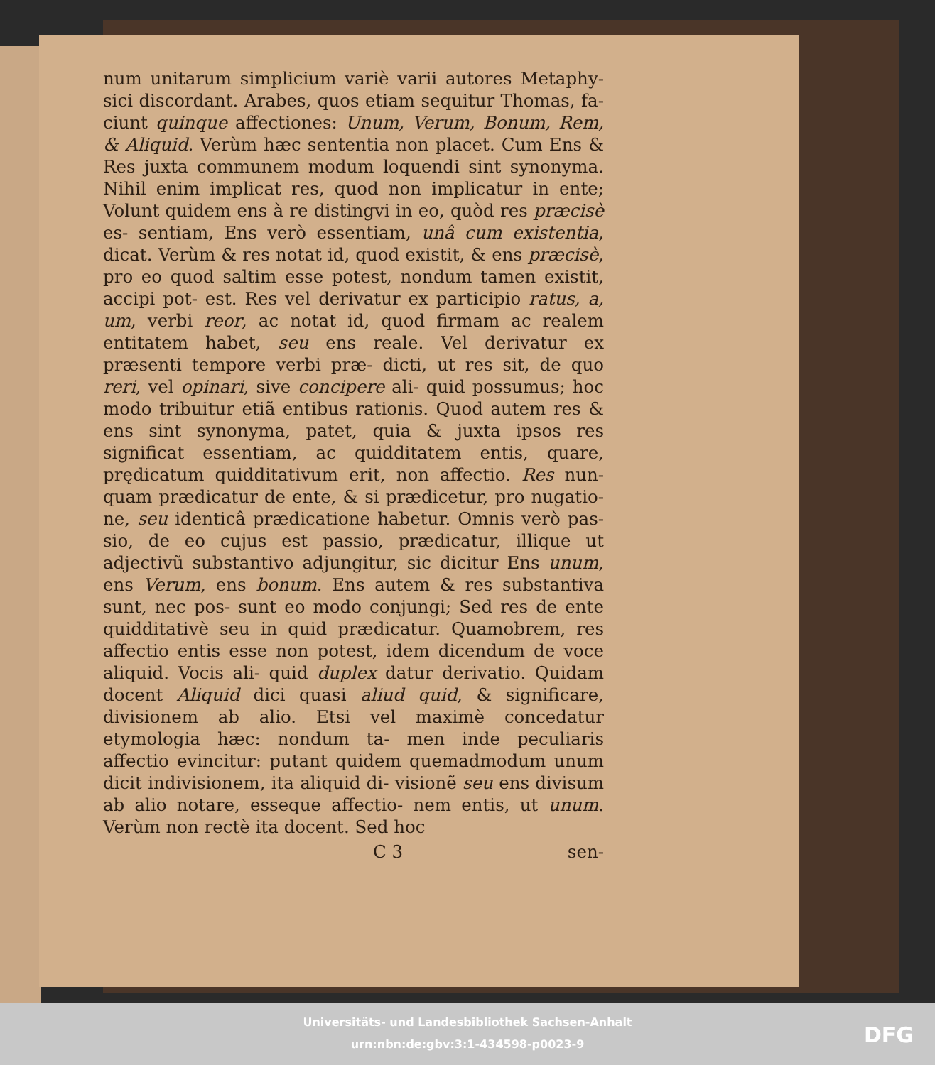num unitarum simplicium variè varii autores Metaphy- sici discordant. Arabes, quos etiam sequitur Thomas, fa- ciunt quinque affectiones: Unum, Verum, Bonum, Rem, & Aliquid. Verùm hæc sententia non placet. Cum Ens & Res juxta communem modum loquendi sint synonyma. Nihil enim implicat res, quod non implicatur in ente; Volunt quidem ens à re distingvi in eo, quòd res præcisè es- sentiam, Ens verò essentiam, unâ cum existentia, dicat. Verùm & res notat id, quod existit, & ens præcisè, pro eo quod saltim esse potest, nondum tamen existit, accipi pot- est. Res vel derivatur ex participio ratus, a, um, verbi reor, ac notat id, quod firmam ac realem entitatem habet, seu ens reale. Vel derivatur ex præsenti tempore verbi præ- dicti, ut res sit, de quo reri, vel opinari, sive concipere ali- quid possumus; hoc modo tribuitur etiã entibus rationis. Quod autem res & ens sint synonyma, patet, quia & juxta ipsos res significat essentiam, ac quidditatem entis, quare, prędicatum quidditativum erit, non affectio. Res nun- quam prædicatur de ente, & si prædicetur, pro nugatio- ne, seu identicâ prædicatione habetur. Omnis verò pas- sio, de eo cujus est passio, prædicatur, illique ut adjectivũ substantivo adjungitur, sic dicitur Ens unum, ens Verum, ens bonum. Ens autem & res substantiva sunt, nec pos- sunt eo modo conjungi; Sed res de ente quidditativè seu in quid prædicatur. Quamobrem, res affectio entis esse non potest, idem dicendum de voce aliquid. Vocis ali- quid duplex datur derivatio. Quidam docent Aliquid dici quasi aliud quid, & significare, divisionem ab alio. Etsi vel maximè concedatur etymologia hæc: nondum ta- men inde peculiaris affectio evincitur: putant quidem quemadmodum unum dicit indivisionem, ita aliquid di- visionẽ seu ens divisum ab alio notare, esseque affectio- nem entis, ut unum. Verùm non rectè ita docent. Sed hoc
C 3 sen-
Universitäts- und Landesbibliothek Sachsen-Anhalt
urn:nbn:de:gbv:3:1-434598-p0023-9
DFG